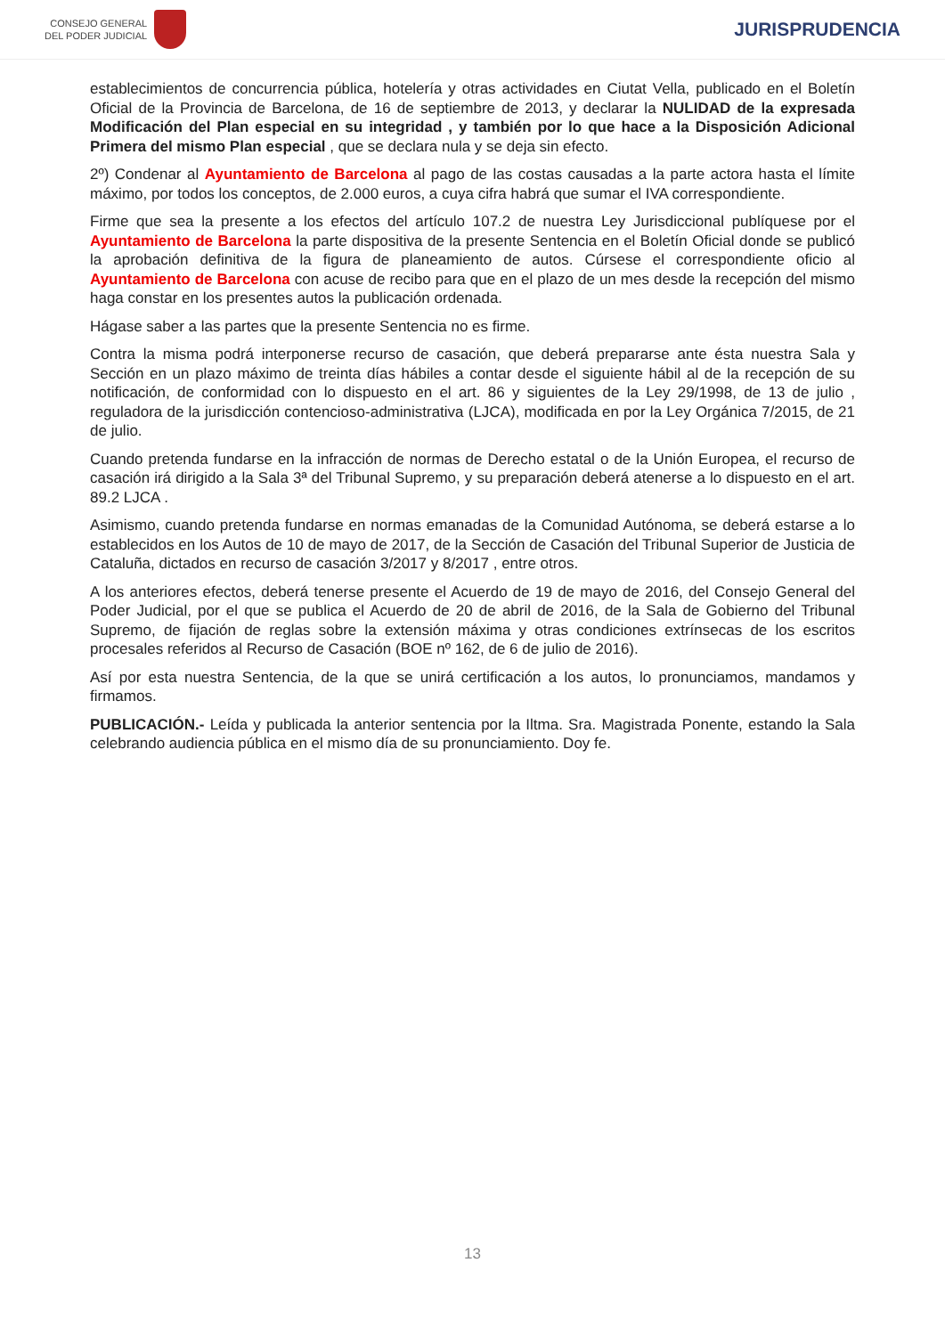CONSEJO GENERAL
DEL PODER JUDICIAL
JURISPRUDENCIA
establecimientos de concurrencia pública, hotelería y otras actividades en Ciutat Vella, publicado en el Boletín Oficial de la Provincia de Barcelona, de 16 de septiembre de 2013, y declarar la NULIDAD de la expresada Modificación del Plan especial en su integridad , y también por lo que hace a la Disposición Adicional Primera del mismo Plan especial , que se declara nula y se deja sin efecto.
2º) Condenar al Ayuntamiento de Barcelona al pago de las costas causadas a la parte actora hasta el límite máximo, por todos los conceptos, de 2.000 euros, a cuya cifra habrá que sumar el IVA correspondiente.
Firme que sea la presente a los efectos del artículo 107.2 de nuestra Ley Jurisdiccional publíquese por el Ayuntamiento de Barcelona la parte dispositiva de la presente Sentencia en el Boletín Oficial donde se publicó la aprobación definitiva de la figura de planeamiento de autos. Cúrsese el correspondiente oficio al Ayuntamiento de Barcelona con acuse de recibo para que en el plazo de un mes desde la recepción del mismo haga constar en los presentes autos la publicación ordenada.
Hágase saber a las partes que la presente Sentencia no es firme.
Contra la misma podrá interponerse recurso de casación, que deberá prepararse ante ésta nuestra Sala y Sección en un plazo máximo de treinta días hábiles a contar desde el siguiente hábil al de la recepción de su notificación, de conformidad con lo dispuesto en el art. 86 y siguientes de la Ley 29/1998, de 13 de julio , reguladora de la jurisdicción contencioso-administrativa (LJCA), modificada en por la Ley Orgánica 7/2015, de 21 de julio.
Cuando pretenda fundarse en la infracción de normas de Derecho estatal o de la Unión Europea, el recurso de casación irá dirigido a la Sala 3ª del Tribunal Supremo, y su preparación deberá atenerse a lo dispuesto en el art. 89.2 LJCA .
Asimismo, cuando pretenda fundarse en normas emanadas de la Comunidad Autónoma, se deberá estarse a lo establecidos en los Autos de 10 de mayo de 2017, de la Sección de Casación del Tribunal Superior de Justicia de Cataluña, dictados en recurso de casación 3/2017 y 8/2017 , entre otros.
A los anteriores efectos, deberá tenerse presente el Acuerdo de 19 de mayo de 2016, del Consejo General del Poder Judicial, por el que se publica el Acuerdo de 20 de abril de 2016, de la Sala de Gobierno del Tribunal Supremo, de fijación de reglas sobre la extensión máxima y otras condiciones extrínsecas de los escritos procesales referidos al Recurso de Casación (BOE nº 162, de 6 de julio de 2016).
Así por esta nuestra Sentencia, de la que se unirá certificación a los autos, lo pronunciamos, mandamos y firmamos.
PUBLICACIÓN.- Leída y publicada la anterior sentencia por la Iltma. Sra. Magistrada Ponente, estando la Sala celebrando audiencia pública en el mismo día de su pronunciamiento. Doy fe.
13